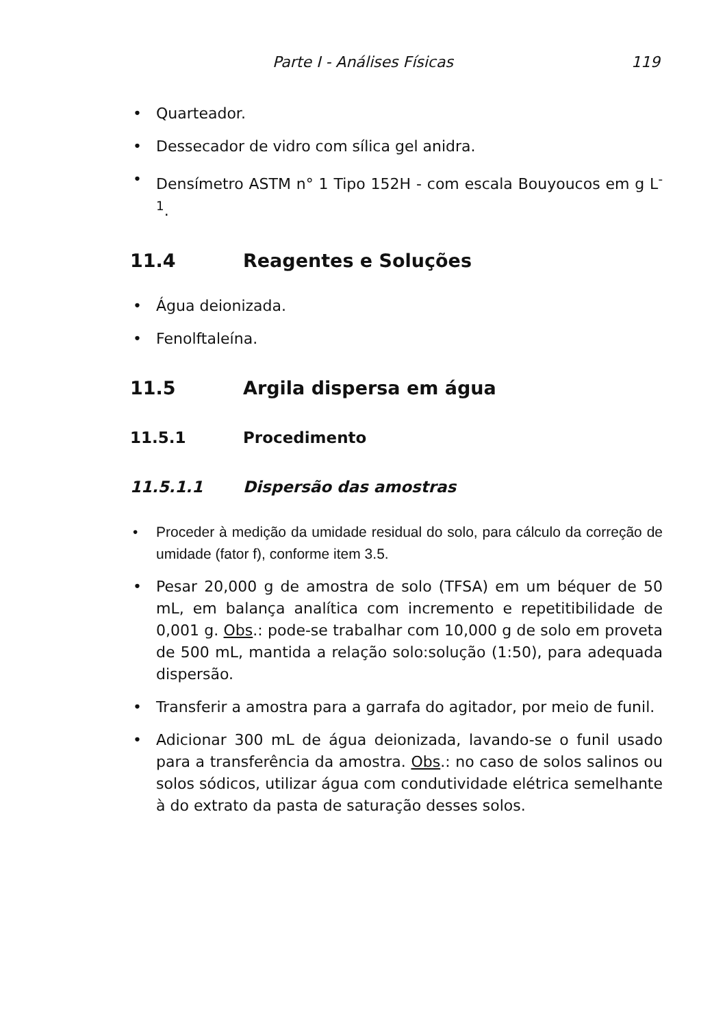Parte I - Análises Físicas 119
• Quarteador.
• Dessecador de vidro com sílica gel anidra.
• Densímetro ASTM n° 1 Tipo 152H - com escala Bouyoucos em g L<sup>-1</sup>.
11.4 Reagentes e Soluções
• Água deionizada.
• Fenolftaleína.
11.5 Argila dispersa em água
11.5.1 Procedimento
11.5.1.1 Dispersão das amostras
• Proceder à medição da umidade residual do solo, para cálculo da correção de umidade (fator f), conforme item 3.5.
• Pesar 20,000 g de amostra de solo (TFSA) em um béquer de 50 mL, em balança analítica com incremento e repetitibilidade de 0,001 g. Obs.: pode-se trabalhar com 10,000 g de solo em proveta de 500 mL, mantida a relação solo:solução (1:50), para adequada dispersão.
• Transferir a amostra para a garrafa do agitador, por meio de funil.
• Adicionar 300 mL de água deionizada, lavando-se o funil usado para a transferência da amostra. Obs.: no caso de solos salinos ou solos sódicos, utilizar água com condutividade elétrica semelhante à do extrato da pasta de saturação desses solos.